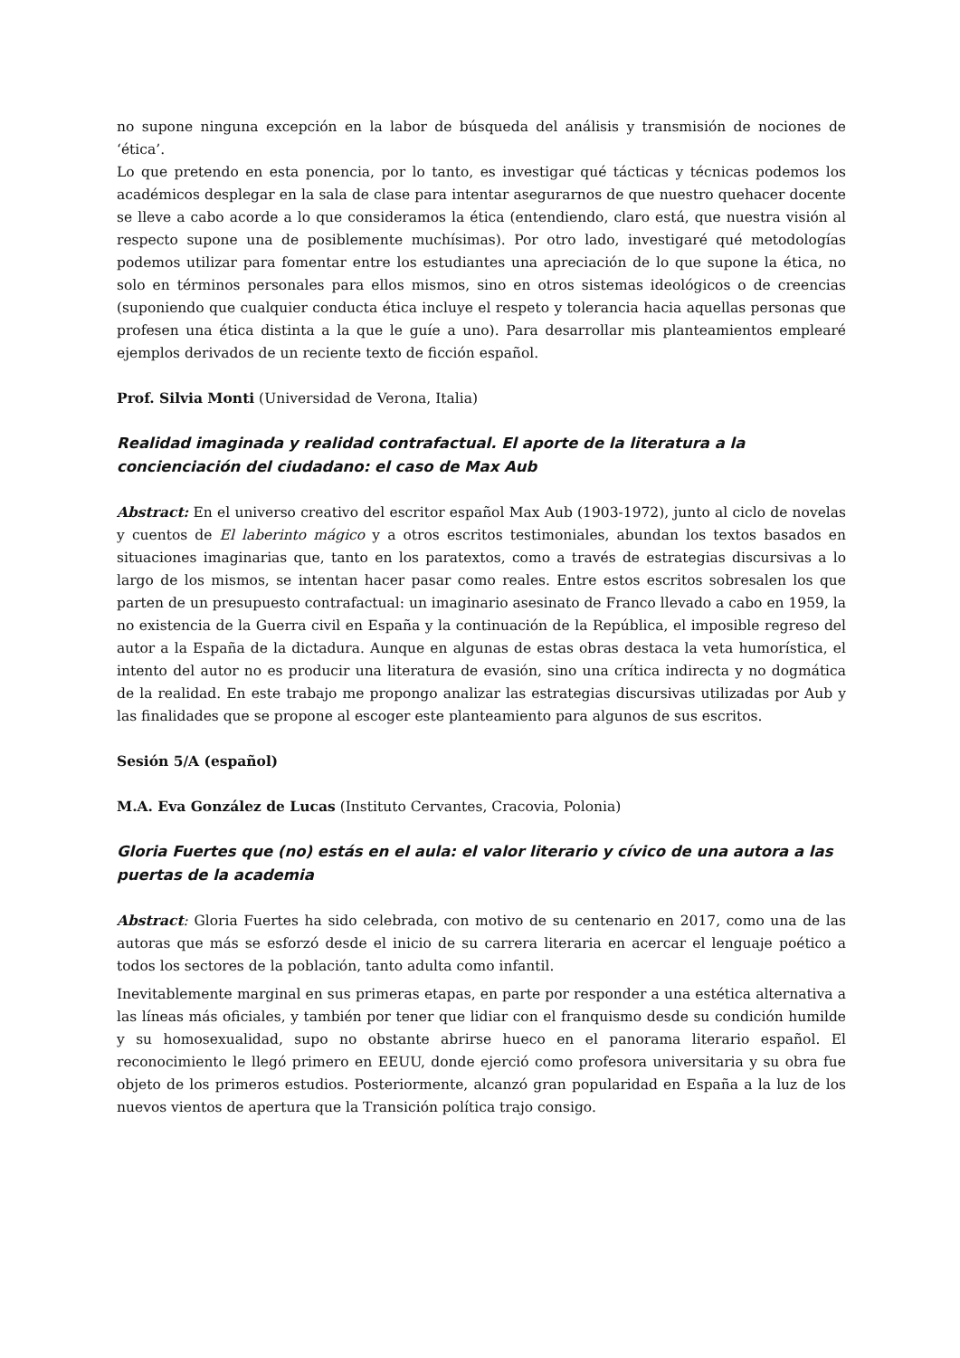no supone ninguna excepción en la labor de búsqueda del análisis y transmisión de nociones de ‘ética’.
Lo que pretendo en esta ponencia, por lo tanto, es investigar qué tácticas y técnicas podemos los académicos desplegar en la sala de clase para intentar asegurarnos de que nuestro quehacer docente se lleve a cabo acorde a lo que consideramos la ética (entendiendo, claro está, que nuestra visión al respecto supone una de posiblemente muchísimas). Por otro lado, investigaré qué metodologías podemos utilizar para fomentar entre los estudiantes una apreciación de lo que supone la ética, no solo en términos personales para ellos mismos, sino en otros sistemas ideológicos o de creencias (suponiendo que cualquier conducta ética incluye el respeto y tolerancia hacia aquellas personas que profesen una ética distinta a la que le guíe a uno). Para desarrollar mis planteamientos emplearé ejemplos derivados de un reciente texto de ficción español.
Prof. Silvia Monti (Universidad de Verona, Italia)
Realidad imaginada y realidad contrafactual. El aporte de la literatura a la concienciación del ciudadano: el caso de Max Aub
Abstract: En el universo creativo del escritor español Max Aub (1903-1972), junto al ciclo de novelas y cuentos de El laberinto mágico y a otros escritos testimoniales, abundan los textos basados en situaciones imaginarias que, tanto en los paratextos, como a través de estrategias discursivas a lo largo de los mismos, se intentan hacer pasar como reales. Entre estos escritos sobresalen los que parten de un presupuesto contrafactual: un imaginario asesinato de Franco llevado a cabo en 1959, la no existencia de la Guerra civil en España y la continuación de la República, el imposible regreso del autor a la España de la dictadura. Aunque en algunas de estas obras destaca la veta humorística, el intento del autor no es producir una literatura de evasión, sino una crítica indirecta y no dogmática de la realidad. En este trabajo me propongo analizar las estrategias discursivas utilizadas por Aub y las finalidades que se propone al escoger este planteamiento para algunos de sus escritos.
Sesión 5/A (español)
M.A. Eva González de Lucas (Instituto Cervantes, Cracovia, Polonia)
Gloria Fuertes que (no) estás en el aula: el valor literario y cívico de una autora a las puertas de la academia
Abstract: Gloria Fuertes ha sido celebrada, con motivo de su centenario en 2017, como una de las autoras que más se esforzó desde el inicio de su carrera literaria en acercar el lenguaje poético a todos los sectores de la población, tanto adulta como infantil.
Inevitablemente marginal en sus primeras etapas, en parte por responder a una estética alternativa a las líneas más oficiales, y también por tener que lidiar con el franquismo desde su condición humilde y su homosexualidad, supo no obstante abrirse hueco en el panorama literario español. El reconocimiento le llegó primero en EEUU, donde ejerció como profesora universitaria y su obra fue objeto de los primeros estudios. Posteriormente, alcanzó gran popularidad en España a la luz de los nuevos vientos de apertura que la Transición política trajo consigo.